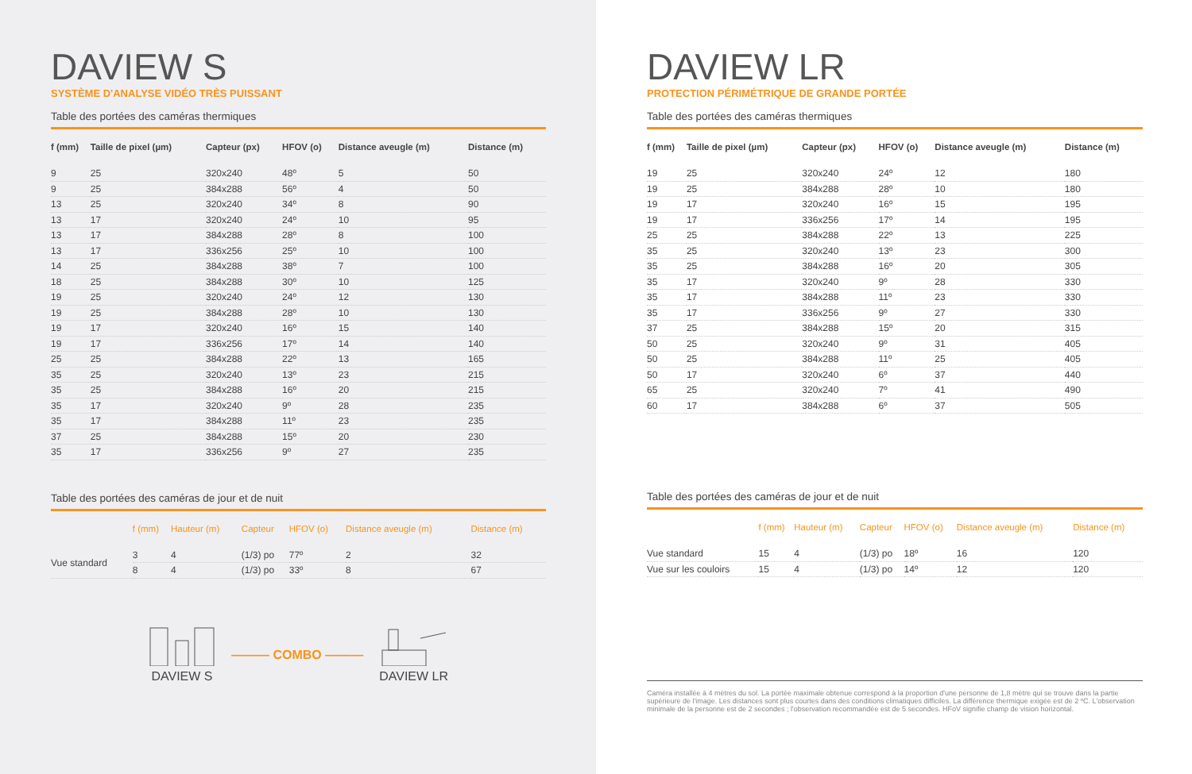DAVIEW S
SYSTÈME D'ANALYSE VIDÉO TRÈS PUISSANT
Table des portées des caméras thermiques
| f (mm) | Taille de pixel (µm) | Capteur (px) | HFOV (o) | Distance aveugle (m) | Distance (m) |
| --- | --- | --- | --- | --- | --- |
| 9 | 25 | 320x240 | 48º | 5 | 50 |
| 9 | 25 | 384x288 | 56º | 4 | 50 |
| 13 | 25 | 320x240 | 34º | 8 | 90 |
| 13 | 17 | 320x240 | 24º | 10 | 95 |
| 13 | 17 | 384x288 | 28º | 8 | 100 |
| 13 | 17 | 336x256 | 25º | 10 | 100 |
| 14 | 25 | 384x288 | 38º | 7 | 100 |
| 18 | 25 | 384x288 | 30º | 10 | 125 |
| 19 | 25 | 320x240 | 24º | 12 | 130 |
| 19 | 25 | 384x288 | 28º | 10 | 130 |
| 19 | 17 | 320x240 | 16º | 15 | 140 |
| 19 | 17 | 336x256 | 17º | 14 | 140 |
| 25 | 25 | 384x288 | 22º | 13 | 165 |
| 35 | 25 | 320x240 | 13º | 23 | 215 |
| 35 | 25 | 384x288 | 16º | 20 | 215 |
| 35 | 17 | 320x240 | 9º | 28 | 235 |
| 35 | 17 | 384x288 | 11º | 23 | 235 |
| 37 | 25 | 384x288 | 15º | 20 | 230 |
| 35 | 17 | 336x256 | 9º | 27 | 235 |
Table des portées des caméras de jour et de nuit
| | f (mm) | Hauteur (m) | Capteur | HFOV (o) | Distance aveugle (m) | Distance (m) |
| --- | --- | --- | --- | --- | --- | --- |
| Vue standard | 3 | 4 | (1/3) po | 77º | 2 | 32 |
| | 8 | 4 | (1/3) po | 33º | 8 | 67 |
DAVIEW S ——— COMBO ——— DAVIEW LR
DAVIEW LR
PROTECTION PÉRIMÉTRIQUE DE GRANDE PORTÉE
Table des portées des caméras thermiques
| f (mm) | Taille de pixel (µm) | Capteur (px) | HFOV (o) | Distance aveugle (m) | Distance (m) |
| --- | --- | --- | --- | --- | --- |
| 19 | 25 | 320x240 | 24º | 12 | 180 |
| 19 | 25 | 384x288 | 28º | 10 | 180 |
| 19 | 17 | 320x240 | 16º | 15 | 195 |
| 19 | 17 | 336x256 | 17º | 14 | 195 |
| 25 | 25 | 384x288 | 22º | 13 | 225 |
| 35 | 25 | 320x240 | 13º | 23 | 300 |
| 35 | 25 | 384x288 | 16º | 20 | 305 |
| 35 | 17 | 320x240 | 9º | 28 | 330 |
| 35 | 17 | 384x288 | 11º | 23 | 330 |
| 35 | 17 | 336x256 | 9º | 27 | 330 |
| 37 | 25 | 384x288 | 15º | 20 | 315 |
| 50 | 25 | 320x240 | 9º | 31 | 405 |
| 50 | 25 | 384x288 | 11º | 25 | 405 |
| 50 | 17 | 320x240 | 6º | 37 | 440 |
| 65 | 25 | 320x240 | 7º | 41 | 490 |
| 60 | 17 | 384x288 | 6º | 37 | 505 |
Table des portées des caméras de jour et de nuit
| | f (mm) | Hauteur (m) | Capteur | HFOV (o) | Distance aveugle (m) | Distance (m) |
| --- | --- | --- | --- | --- | --- | --- |
| Vue standard | 15 | 4 | (1/3) po | 18º | 16 | 120 |
| Vue sur les couloirs | 15 | 4 | (1/3) po | 14º | 12 | 120 |
Caméra installée à 4 mètres du sol. La portée maximale obtenue correspond à la proportion d'une personne de 1,8 mètre qui se trouve dans la partie supérieure de l'image. Les distances sont plus courtes dans des conditions climatiques difficiles. La différence thermique exigée est de 2 ºC. L'observation minimale de la personne est de 2 secondes ; l'observation recommandée est de 5 secondes. HFoV signifie champ de vision horizontal.